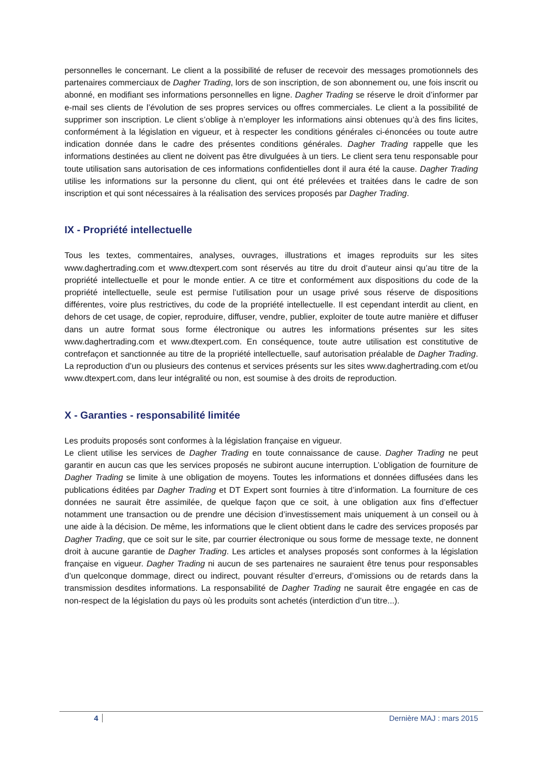personnelles le concernant. Le client a la possibilité de refuser de recevoir des messages promotionnels des partenaires commerciaux de Dagher Trading, lors de son inscription, de son abonnement ou, une fois inscrit ou abonné, en modifiant ses informations personnelles en ligne. Dagher Trading se réserve le droit d’informer par e-mail ses clients de l’évolution de ses propres services ou offres commerciales. Le client a la possibilité de supprimer son inscription. Le client s’oblige à n’employer les informations ainsi obtenues qu’à des fins licites, conformément à la législation en vigueur, et à respecter les conditions générales ci-énoncées ou toute autre indication donnée dans le cadre des présentes conditions générales. Dagher Trading rappelle que les informations destinées au client ne doivent pas être divulguées à un tiers. Le client sera tenu responsable pour toute utilisation sans autorisation de ces informations confidentielles dont il aura été la cause. Dagher Trading utilise les informations sur la personne du client, qui ont été prélevées et traitées dans le cadre de son inscription et qui sont nécessaires à la réalisation des services proposés par Dagher Trading.
IX - Propriété intellectuelle
Tous les textes, commentaires, analyses, ouvrages, illustrations et images reproduits sur les sites www.daghertrading.com et www.dtexpert.com sont réservés au titre du droit d’auteur ainsi qu’au titre de la propriété intellectuelle et pour le monde entier. A ce titre et conformément aux dispositions du code de la propriété intellectuelle, seule est permise l’utilisation pour un usage privé sous réserve de dispositions différentes, voire plus restrictives, du code de la propriété intellectuelle. Il est cependant interdit au client, en dehors de cet usage, de copier, reproduire, diffuser, vendre, publier, exploiter de toute autre manière et diffuser dans un autre format sous forme électronique ou autres les informations présentes sur les sites www.daghertrading.com et www.dtexpert.com. En conséquence, toute autre utilisation est constitutive de contrefaçon et sanctionnée au titre de la propriété intellectuelle, sauf autorisation préalable de Dagher Trading. La reproduction d’un ou plusieurs des contenus et services présents sur les sites www.daghertrading.com et/ou www.dtexpert.com, dans leur intégralité ou non, est soumise à des droits de reproduction.
X - Garanties - responsabilité limitée
Les produits proposés sont conformes à la législation française en vigueur.
Le client utilise les services de Dagher Trading en toute connaissance de cause. Dagher Trading ne peut garantir en aucun cas que les services proposés ne subiront aucune interruption. L’obligation de fourniture de Dagher Trading se limite à une obligation de moyens. Toutes les informations et données diffusées dans les publications éditées par Dagher Trading et DT Expert sont fournies à titre d’information. La fourniture de ces données ne saurait être assimilée, de quelque façon que ce soit, à une obligation aux fins d’effectuer notamment une transaction ou de prendre une décision d’investissement mais uniquement à un conseil ou à une aide à la décision. De même, les informations que le client obtient dans le cadre des services proposés par Dagher Trading, que ce soit sur le site, par courrier électronique ou sous forme de message texte, ne donnent droit à aucune garantie de Dagher Trading. Les articles et analyses proposés sont conformes à la législation française en vigueur. Dagher Trading ni aucun de ses partenaires ne sauraient être tenus pour responsables d’un quelconque dommage, direct ou indirect, pouvant résulter d’erreurs, d’omissions ou de retards dans la transmission desdites informations. La responsabilité de Dagher Trading ne saurait être engagée en cas de non-respect de la législation du pays où les produits sont achetés (interdiction d’un titre...).
4 Dernière MAJ : mars 2015